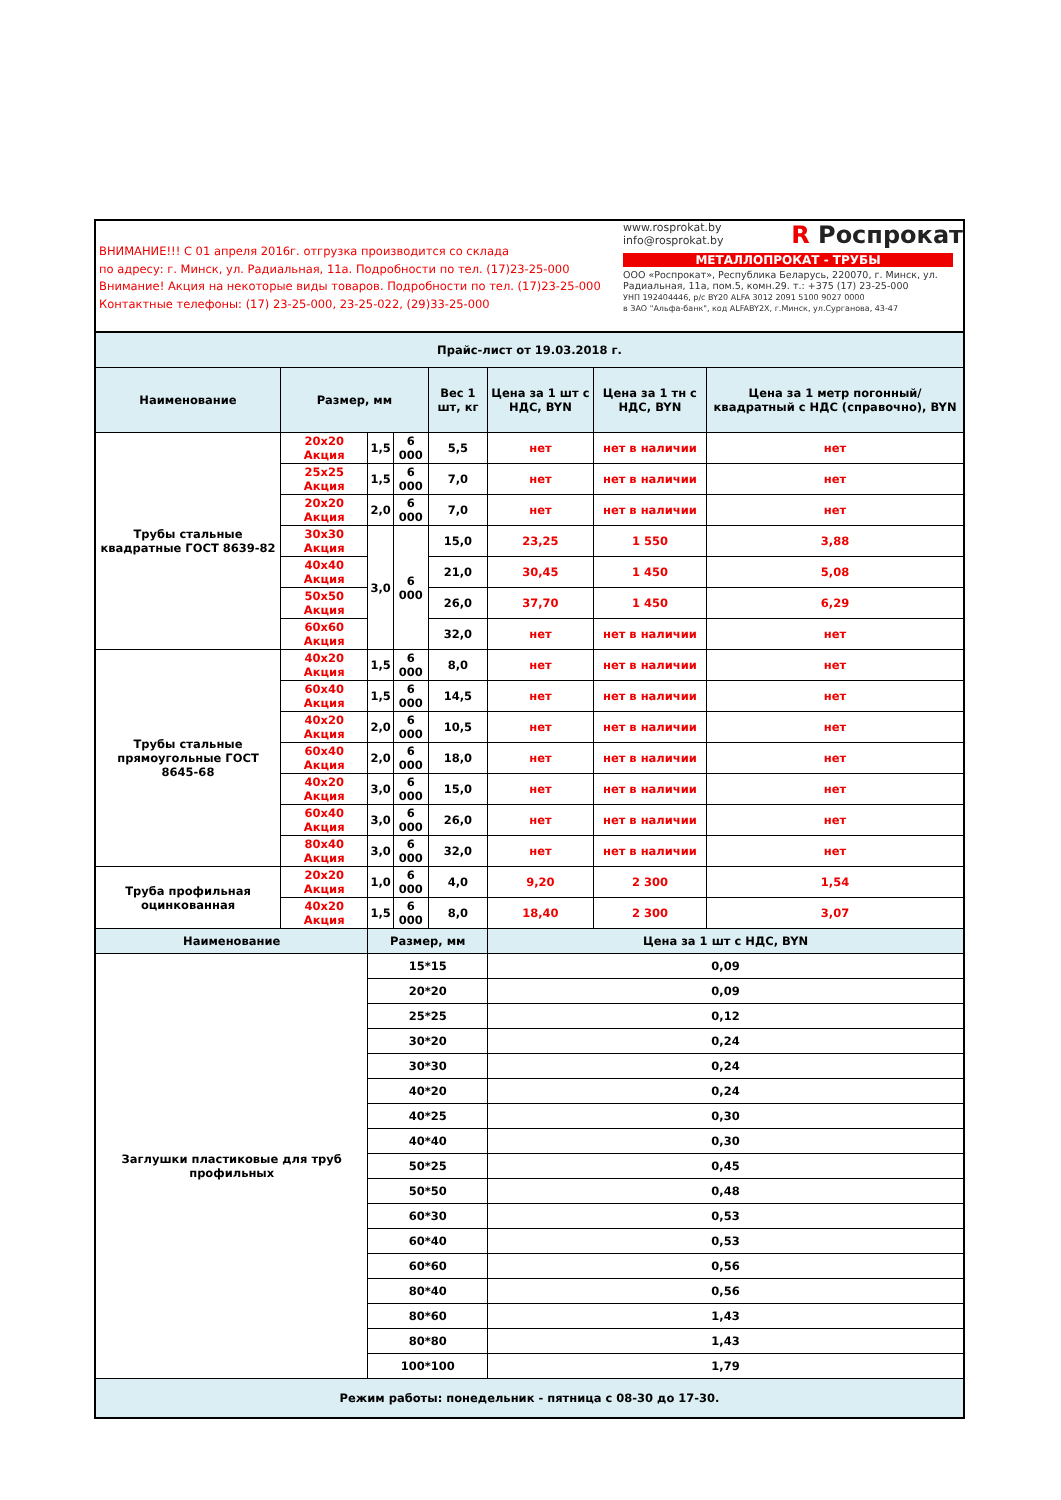ВНИМАНИЕ!!! С 01 апреля 2016г. отгрузка производится со склада
по адресу: г. Минск, ул. Радиальная, 11а. Подробности по тел. (17)23-25-000
Внимание! Акция на некоторые виды товаров. Подробности по тел. (17)23-25-000
Контактные телефоны: (17) 23-25-000, 23-25-022, (29)33-25-000
www.rosprokat.by
info@rosprokat.by
R Роспрокат
МЕТАЛЛОПРОКАТ - ТРУБЫ
ООО «Роспрокат», Республика Беларусь, 220070, г. Минск, ул. Радиальная, 11а, пом.5, комн.29. т.: +375 (17) 23-25-000
УНП 192404446, р/с BY20 ALFA 3012 2091 5100 9027 0000
в ЗАО "Альфа-банк", код ALFABY2X, г.Минск, ул.Сурганова, 43-47
| Прайс-лист от 19.03.2018 г. | | | | | | | |
| --- | --- | --- | --- | --- | --- | --- | --- |
| Наименование | Размер, мм | | | Вес 1 шт, кг | Цена за 1 шт с НДС, BYN | Цена за 1 тн с НДС, BYN | Цена за 1 метр погонный/ квадратный с НДС (справочно), BYN |
| Трубы стальные квадратные ГОСТ 8639-82 | 20x20 Акция | 1,5 | 6 000 | 5,5 | нет | нет в наличии | нет |
| | 25x25 Акция | 1,5 | 6 000 | 7,0 | нет | нет в наличии | нет |
| | 20x20 Акция | 2,0 | 6 000 | 7,0 | нет | нет в наличии | нет |
| | 30x30 Акция | 3,0 | 6 000 | 15,0 | 23,25 | 1 550 | 3,88 |
| | 40x40 Акция | | | 21,0 | 30,45 | 1 450 | 5,08 |
| | 50x50 Акция | | | 26,0 | 37,70 | 1 450 | 6,29 |
| | 60x60 Акция | | | 32,0 | нет | нет в наличии | нет |
| Трубы стальные прямоугольные ГОСТ 8645-68 | 40x20 Акция | 1,5 | 6 000 | 8,0 | нет | нет в наличии | нет |
| | 60x40 Акция | 1,5 | 6 000 | 14,5 | нет | нет в наличии | нет |
| | 40x20 Акция | 2,0 | 6 000 | 10,5 | нет | нет в наличии | нет |
| | 60x40 Акция | 2,0 | 6 000 | 18,0 | нет | нет в наличии | нет |
| | 40x20 Акция | 3,0 | 6 000 | 15,0 | нет | нет в наличии | нет |
| | 60x40 Акция | 3,0 | 6 000 | 26,0 | нет | нет в наличии | нет |
| | 80x40 Акция | 3,0 | 6 000 | 32,0 | нет | нет в наличии | нет |
| Труба профильная оцинкованная | 20x20 Акция | 1,0 | 6 000 | 4,0 | 9,20 | 2 300 | 1,54 |
| | 40x20 Акция | 1,5 | 6 000 | 8,0 | 18,40 | 2 300 | 3,07 |
| Наименование | | Размер, мм | | | Цена за 1 шт с НДС, BYN | | |
| Заглушки пластиковые для труб профильных | | 15*15 | | | 0,09 | | |
| | | 20*20 | | | 0,09 | | |
| | | 25*25 | | | 0,12 | | |
| | | 30*20 | | | 0,24 | | |
| | | 30*30 | | | 0,24 | | |
| | | 40*20 | | | 0,24 | | |
| | | 40*25 | | | 0,30 | | |
| | | 40*40 | | | 0,30 | | |
| | | 50*25 | | | 0,45 | | |
| | | 50*50 | | | 0,48 | | |
| | | 60*30 | | | 0,53 | | |
| | | 60*40 | | | 0,53 | | |
| | | 60*60 | | | 0,56 | | |
| | | 80*40 | | | 0,56 | | |
| | | 80*60 | | | 1,43 | | |
| | | 80*80 | | | 1,43 | | |
| | | 100*100 | | | 1,79 | | |
| Режим работы: понедельник - пятница с 08-30 до 17-30. | | | | | | | |